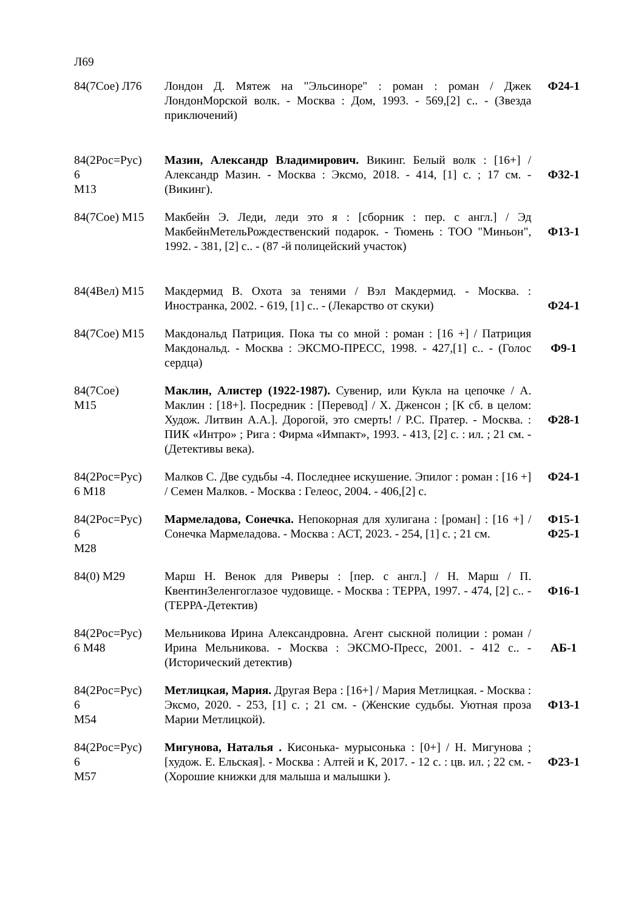Л69
| 84(7Сое) Л76 | Лондон Д. Мятеж на "Эльсиноре" : роман : роман / Джек ЛондонМорской волк. - Москва : Дом, 1993. - 569,[2] с.. - (Звезда приключений) | Ф24-1 |
| 84(2Рос=Рус) 6 М13 | Мазин, Александр Владимирович. Викинг. Белый волк : [16+] / Александр Мазин. - Москва : Эксмо, 2018. - 414, [1] с. ; 17 см. - (Викинг). | Ф32-1 |
| 84(7Сое) М15 | Макбейн Э. Леди, леди это я : [сборник : пер. с англ.] / Эд МакбейнМетельРождественский подарок. - Тюмень : ТОО "Миньон", 1992. - 381, [2] с.. - (87 -й полицейский участок) | Ф13-1 |
| 84(4Вел) М15 | Макдермид В. Охота за тенями / Вэл Макдермид. - Москва. : Иностранка, 2002. - 619, [1] с.. - (Лекарство от скуки) | Ф24-1 |
| 84(7Сое) М15 | Макдональд Патриция. Пока ты со мной : роман : [16 +] / Патриция Макдональд. - Москва : ЭКСМО-ПРЕСС, 1998. - 427,[1] с.. - (Голос сердца) | Ф9-1 |
| 84(7Сое) М15 | Маклин, Алистер (1922-1987). Сувенир, или Кукла на цепочке / А. Маклин : [18+]. Посредник : [Перевод] / Х. Дженсон ; [К сб. в целом: Худож. Литвин А.А.]. Дорогой, это смерть! / Р.С. Пратер. - Москва. : ПИК «Интро» ; Рига : Фирма «Импакт», 1993. - 413, [2] с. : ил. ; 21 см. - (Детективы века). | Ф28-1 |
| 84(2Рос=Рус) 6 М18 | Малков С. Две судьбы -4. Последнее искушение. Эпилог : роман : [16 +] / Семен Малков. - Москва : Гелеос, 2004. - 406,[2] с. | Ф24-1 |
| 84(2Рос=Рус) 6 М28 | Мармеладова, Сонечка. Непокорная для хулигана : [роман] : [16 +] / Сонечка Мармеладова. - Москва : АСТ, 2023. - 254, [1] с. ; 21 см. | Ф15-1 Ф25-1 |
| 84(0) М29 | Марш Н. Венок для Риверы : [пер. с англ.] / Н. Марш / П. КвентинЗеленгоглазое чудовище. - Москва : ТЕРРА, 1997. - 474, [2] с.. - (ТЕРРА-Детектив) | Ф16-1 |
| 84(2Рос=Рус) 6 М48 | Мельникова Ирина Александровна. Агент сыскной полиции : роман / Ирина Мельникова. - Москва : ЭКСМО-Пресс, 2001. - 412 с.. - (Исторический детектив) | АБ-1 |
| 84(2Рос=Рус) 6 М54 | Метлицкая, Мария. Другая Вера : [16+] / Мария Метлицкая. - Москва : Эксмо, 2020. - 253, [1] с. ; 21 см. - (Женские судьбы. Уютная проза Марии Метлицкой). | Ф13-1 |
| 84(2Рос=Рус) 6 М57 | Мигунова, Наталья . Кисонька- мурысонька : [0+] / Н. Мигунова ; [худож. Е. Ельская]. - Москва : Алтей и К, 2017. - 12 с. : цв. ил. ; 22 см. - (Хорошие книжки для малыша и малышки ). | Ф23-1 |